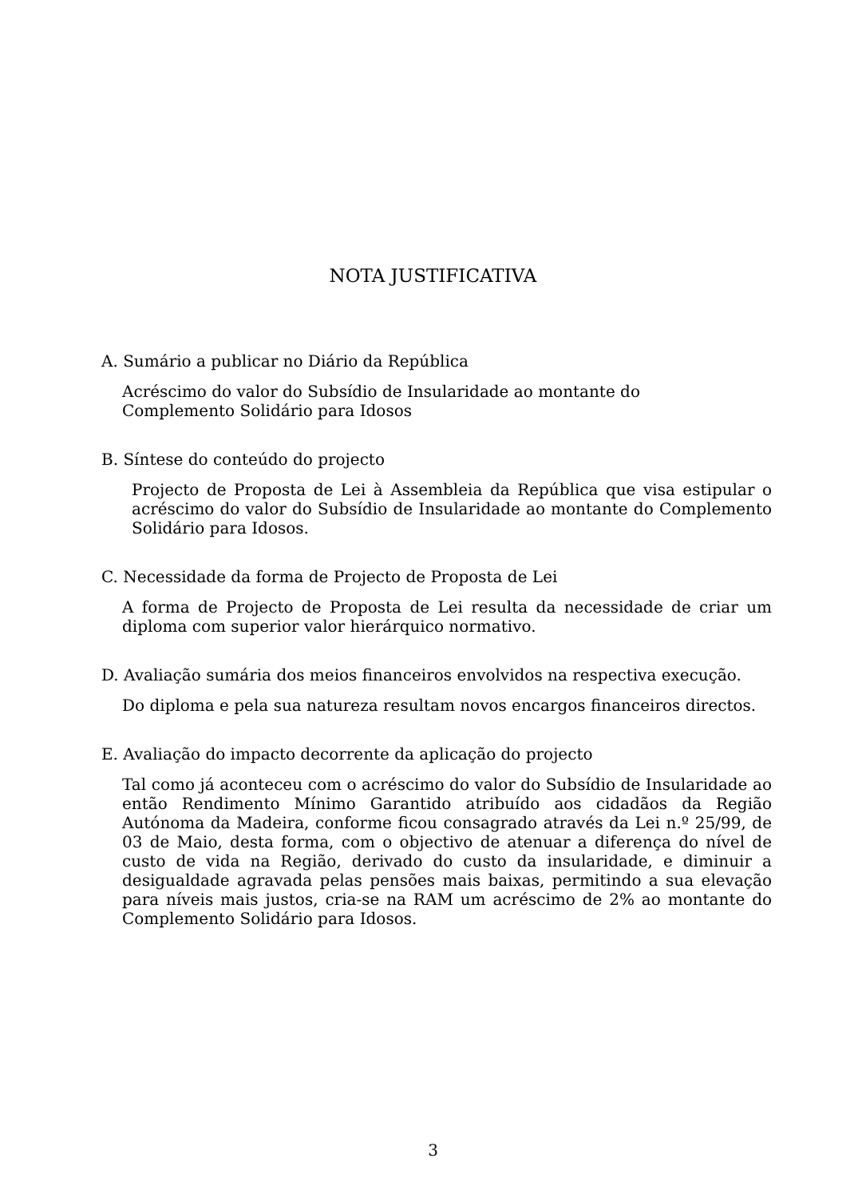NOTA JUSTIFICATIVA
A. Sumário a publicar no Diário da República
Acréscimo do valor do Subsídio de Insularidade ao montante do
Complemento Solidário para Idosos
B. Síntese do conteúdo do projecto
Projecto de Proposta de Lei à Assembleia da República que visa estipular o acréscimo do valor do Subsídio de Insularidade ao montante do Complemento Solidário para Idosos.
C. Necessidade da forma de Projecto de Proposta de Lei
A forma de Projecto de Proposta de Lei resulta da necessidade de criar um diploma com superior valor hierárquico normativo.
D. Avaliação sumária dos meios financeiros envolvidos na respectiva execução.
Do diploma e pela sua natureza resultam novos encargos financeiros directos.
E. Avaliação do impacto decorrente da aplicação do projecto
Tal como já aconteceu com o acréscimo do valor do Subsídio de Insularidade ao então Rendimento Mínimo Garantido atribuído aos cidadãos da Região Autónoma da Madeira, conforme ficou consagrado através da Lei n.º 25/99, de 03 de Maio, desta forma, com o objectivo de atenuar a diferença do nível de custo de vida na Região, derivado do custo da insularidade, e diminuir a desigualdade agravada pelas pensões mais baixas, permitindo a sua elevação para níveis mais justos, cria-se na RAM um acréscimo de 2% ao montante do Complemento Solidário para Idosos.
3